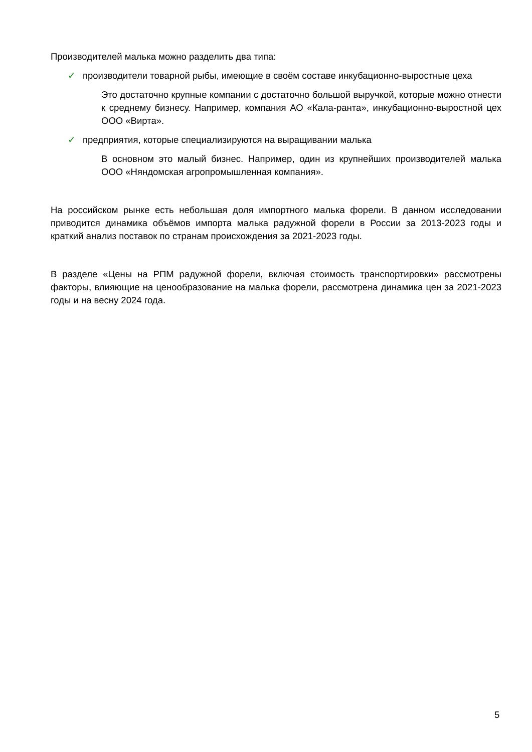Производителей малька можно разделить два типа:
✓ производители товарной рыбы, имеющие в своём составе инкубационно-выростные цеха
Это достаточно крупные компании с достаточно большой выручкой, которые можно отнести к среднему бизнесу. Например, компания АО «Кала-ранта», инкубационно-выростной цех ООО «Вирта».
✓ предприятия, которые специализируются на выращивании малька
В основном это малый бизнес. Например, один из крупнейших производителей малька ООО «Няндомская агропромышленная компания».
На российском рынке есть небольшая доля импортного малька форели. В данном исследовании приводится динамика объёмов импорта малька радужной форели в России за 2013-2023 годы и краткий анализ поставок по странам происхождения за 2021-2023 годы.
В разделе «Цены на РПМ радужной форели, включая стоимость транспортировки» рассмотрены факторы, влияющие на ценообразование на малька форели, рассмотрена динамика цен за 2021-2023 годы и на весну 2024 года.
5